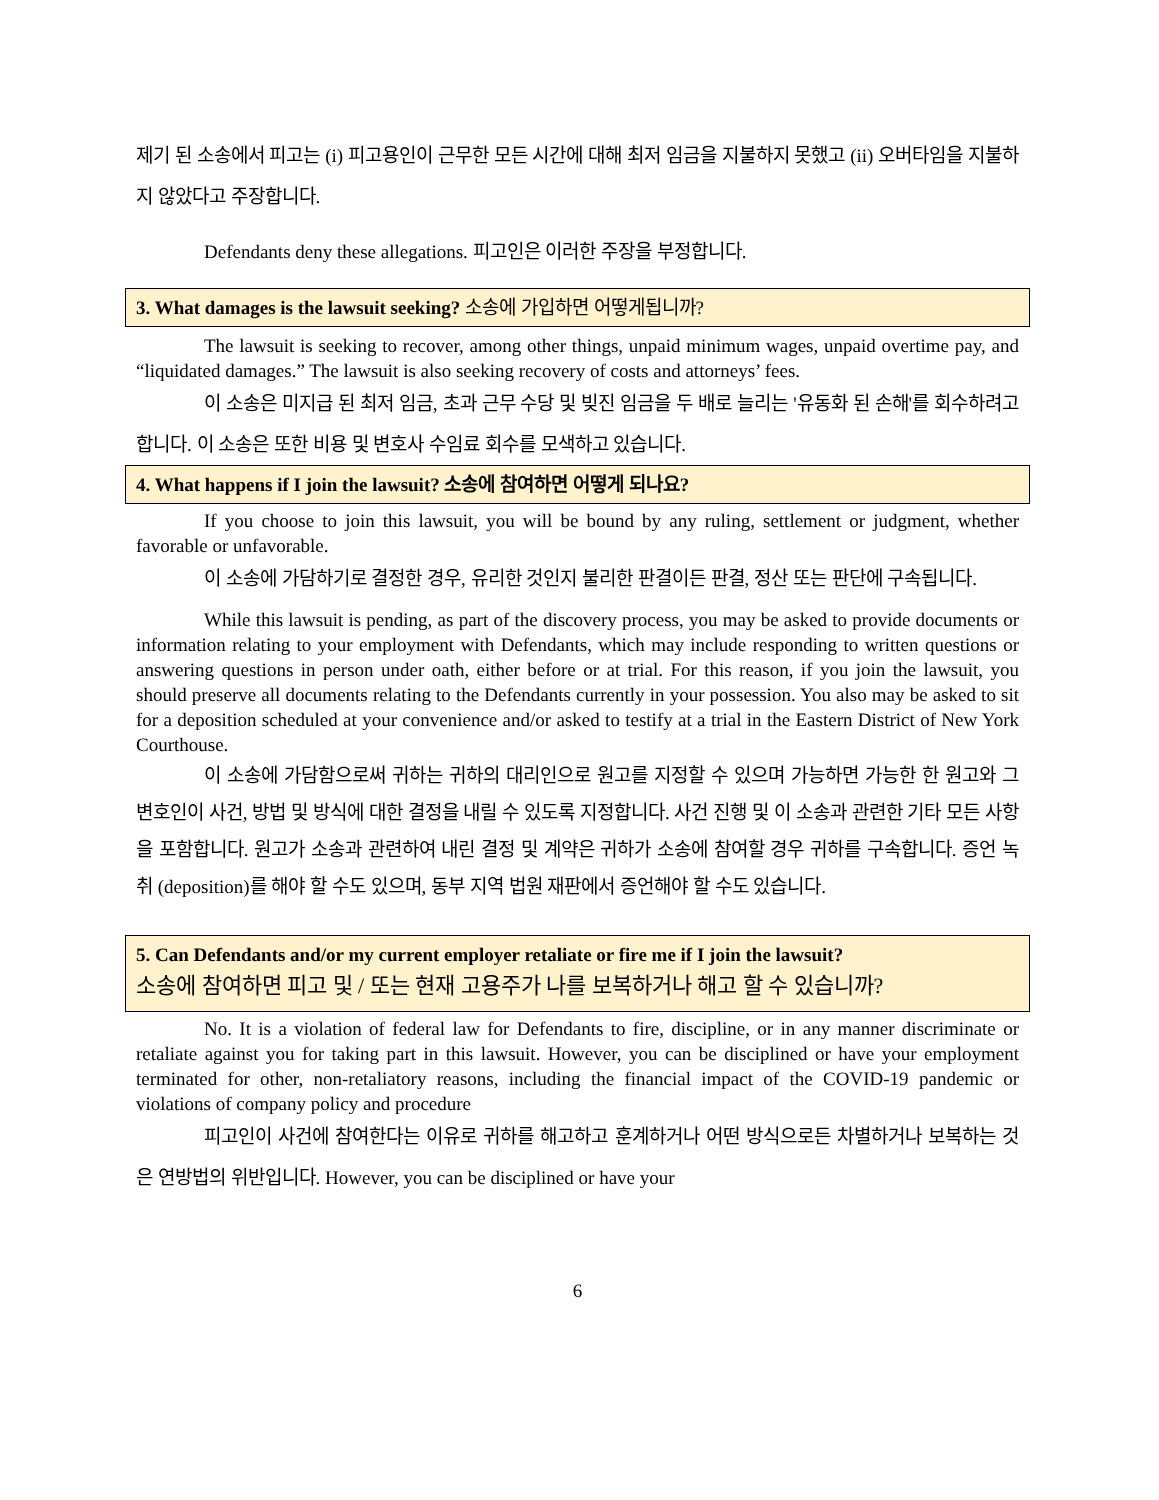제기 된 소송에서 피고는 (i) 피고용인이 근무한 모든 시간에 대해 최저 임금을 지불하지 못했고 (ii) 오버타임을 지불하지 않았다고 주장합니다.
Defendants deny these allegations. 피고인은 이러한 주장을 부정합니다.
3. What damages is the lawsuit seeking? 소송에 가입하면 어떻게됩니까?
The lawsuit is seeking to recover, among other things, unpaid minimum wages, unpaid overtime pay, and “liquidated damages.” The lawsuit is also seeking recovery of costs and attorneys’ fees.
이 소송은 미지급 된 최저 임금, 초과 근무 수당 및 빚진 임금을 두 배로 늘리는 '유동화 된 손해'를 회수하려고 합니다. 이 소송은 또한 비용 및 변호사 수임료 회수를 모색하고 있습니다.
4. What happens if I join the lawsuit? 소송에 참여하면 어떻게 되나요?
If you choose to join this lawsuit, you will be bound by any ruling, settlement or judgment, whether favorable or unfavorable.
이 소송에 가담하기로 결정한 경우, 유리한 것인지 불리한 판결이든 판결, 정산 또는 판단에 구속됩니다.
While this lawsuit is pending, as part of the discovery process, you may be asked to provide documents or information relating to your employment with Defendants, which may include responding to written questions or answering questions in person under oath, either before or at trial. For this reason, if you join the lawsuit, you should preserve all documents relating to the Defendants currently in your possession. You also may be asked to sit for a deposition scheduled at your convenience and/or asked to testify at a trial in the Eastern District of New York Courthouse.
이 소송에 가담함으로써 귀하는 귀하의 대리인으로 원고를 지정할 수 있으며 가능하면 가능한 한 원고와 그 변호인이 사건, 방법 및 방식에 대한 결정을 내릴 수 있도록 지정합니다. 사건 진행 및 이 소송과 관련한 기타 모든 사항을 포함합니다. 원고가 소송과 관련하여 내린 결정 및 계약은 귀하가 소송에 참여할 경우 귀하를 구속합니다. 증언 녹취 (deposition)를 해야 할 수도 있으며, 동부 지역 법원 재판에서 증언해야 할 수도 있습니다.
5. Can Defendants and/or my current employer retaliate or fire me if I join the lawsuit?
소송에 참여하면 피고 및 / 또는 현재 고용주가 나를 보복하거나 해고 할 수 있습니까?
No. It is a violation of federal law for Defendants to fire, discipline, or in any manner discriminate or retaliate against you for taking part in this lawsuit. However, you can be disciplined or have your employment terminated for other, non-retaliatory reasons, including the financial impact of the COVID-19 pandemic or violations of company policy and procedure
피고인이 사건에 참여한다는 이유로 귀하를 해고하고 훈계하거나 어떤 방식으로든 차별하거나 보복하는 것은 연방법의 위반입니다. However, you can be disciplined or have your
6